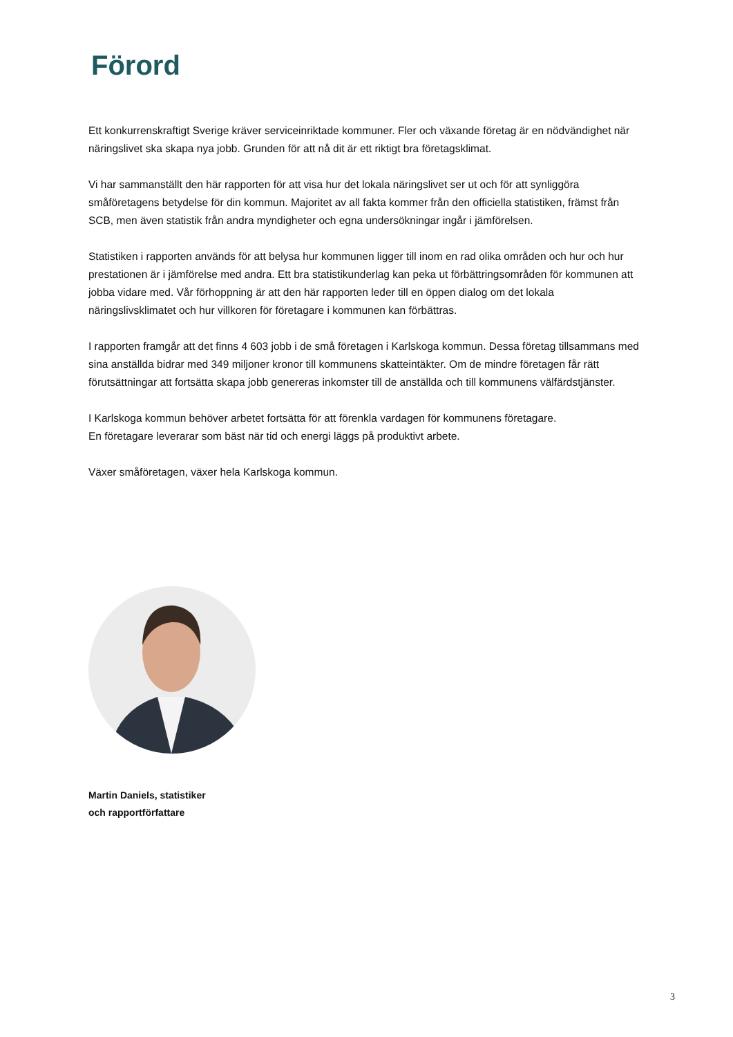Förord
Ett konkurrenskraftigt Sverige kräver serviceinriktade kommuner. Fler och växande företag är en nödvändighet när näringslivet ska skapa nya jobb. Grunden för att nå dit är ett riktigt bra företagsklimat.
Vi har sammanställt den här rapporten för att visa hur det lokala näringslivet ser ut och för att synliggöra småföretagens betydelse för din kommun. Majoritet av all fakta kommer från den officiella statistiken, främst från SCB, men även statistik från andra myndigheter och egna undersökningar ingår i jämförelsen.
Statistiken i rapporten används för att belysa hur kommunen ligger till inom en rad olika områden och hur och hur prestationen är i jämförelse med andra. Ett bra statistikunderlag kan peka ut förbättringsområden för kommunen att jobba vidare med. Vår förhoppning är att den här rapporten leder till en öppen dialog om det lokala näringslivsklimatet och hur villkoren för företagare i kommunen kan förbättras.
I rapporten framgår att det finns 4 603 jobb i de små företagen i Karlskoga kommun. Dessa företag tillsammans med sina anställda bidrar med 349 miljoner kronor till kommunens skatteintäkter. Om de mindre företagen får rätt förutsättningar att fortsätta skapa jobb genereras inkomster till de anställda och till kommunens välfärdstjänster.
I Karlskoga kommun behöver arbetet fortsätta för att förenkla vardagen för kommunens företagare.
En företagare leverarar som bäst när tid och energi läggs på produktivt arbete.
Växer småföretagen, växer hela Karlskoga kommun.
Martin Daniels, statistiker
och rapportförfattare
3